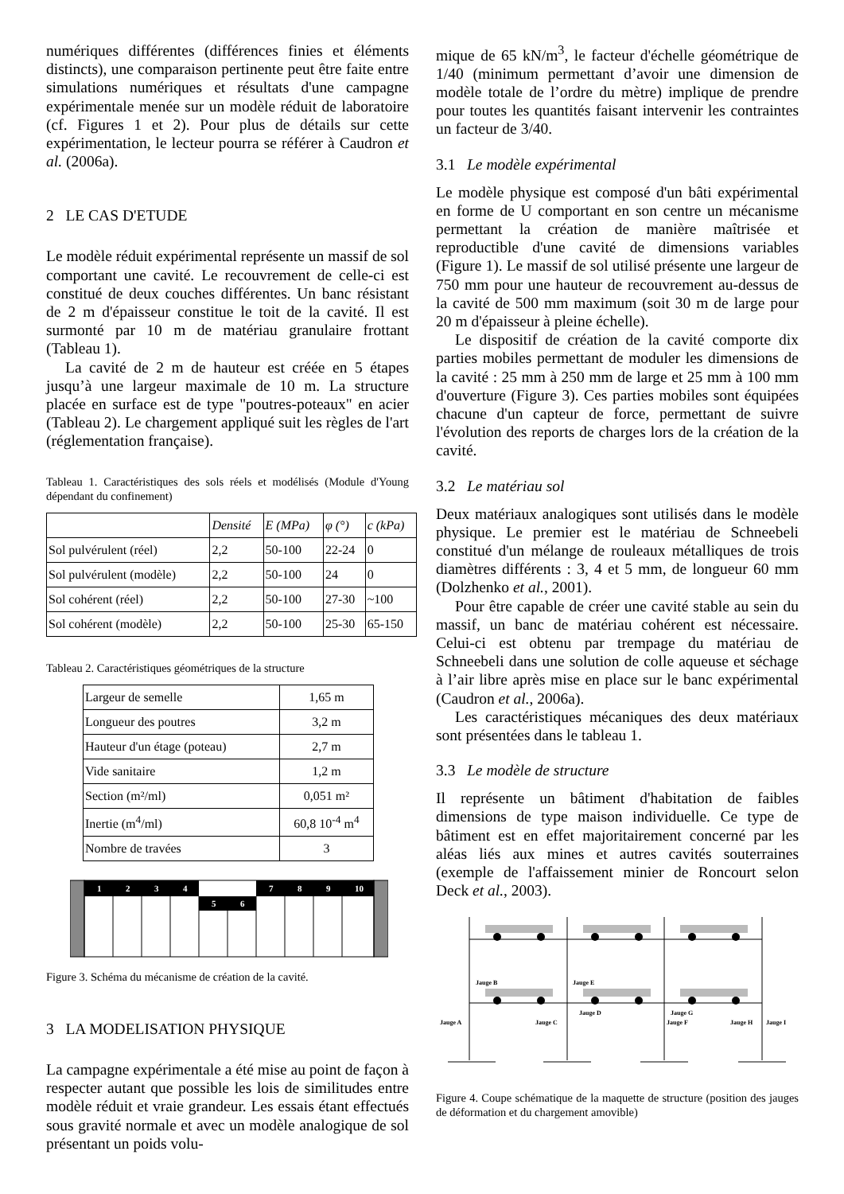numériques différentes (différences finies et éléments distincts), une comparaison pertinente peut être faite entre simulations numériques et résultats d'une campagne expérimentale menée sur un modèle réduit de laboratoire (cf. Figures 1 et 2). Pour plus de détails sur cette expérimentation, le lecteur pourra se référer à Caudron et al. (2006a).
2 LE CAS D'ETUDE
Le modèle réduit expérimental représente un massif de sol comportant une cavité. Le recouvrement de celle-ci est constitué de deux couches différentes. Un banc résistant de 2 m d'épaisseur constitue le toit de la cavité. Il est surmonté par 10 m de matériau granulaire frottant (Tableau 1).
La cavité de 2 m de hauteur est créée en 5 étapes jusqu’à une largeur maximale de 10 m. La structure placée en surface est de type "poutres-poteaux" en acier (Tableau 2). Le chargement appliqué suit les règles de l'art (réglementation française).
Tableau 1. Caractéristiques des sols réels et modélisés (Module d'Young dépendant du confinement)
| | Densité | E (MPa) | φ (°) | c (kPa) |
| --- | --- | --- | --- | --- |
| Sol pulvérulent (réel) | 2,2 | 50-100 | 22-24 | 0 |
| Sol pulvérulent (modèle) | 2,2 | 50-100 | 24 | 0 |
| Sol cohérent (réel) | 2,2 | 50-100 | 27-30 | ~100 |
| Sol cohérent (modèle) | 2,2 | 50-100 | 25-30 | 65-150 |
Tableau 2. Caractéristiques géométriques de la structure
| Largeur de semelle | 1,65 m |
| Longueur des poutres | 3,2 m |
| Hauteur d'un étage (poteau) | 2,7 m |
| Vide sanitaire | 1,2 m |
| Section (m²/ml) | 0,051 m² |
| Inertie (m<sup>4</sup>/ml) | 60,8 10<sup>-4</sup> m<sup>4</sup> |
| Nombre de travées | 3 |
1
2
3
4
5
6
7
8
9
10
Figure 3. Schéma du mécanisme de création de la cavité.
3 LA MODELISATION PHYSIQUE
La campagne expérimentale a été mise au point de façon à respecter autant que possible les lois de similitudes entre modèle réduit et vraie grandeur. Les essais étant effectués sous gravité normale et avec un modèle analogique de sol présentant un poids volu-
mique de 65 kN/m<sup>3</sup>, le facteur d'échelle géométrique de 1/40 (minimum permettant d’avoir une dimension de modèle totale de l’ordre du mètre) implique de prendre pour toutes les quantités faisant intervenir les contraintes un facteur de 3/40.
3.1 Le modèle expérimental
Le modèle physique est composé d'un bâti expérimental en forme de U comportant en son centre un mécanisme permettant la création de manière maîtrisée et reproductible d'une cavité de dimensions variables (Figure 1). Le massif de sol utilisé présente une largeur de 750 mm pour une hauteur de recouvrement au-dessus de la cavité de 500 mm maximum (soit 30 m de large pour 20 m d'épaisseur à pleine échelle).
Le dispositif de création de la cavité comporte dix parties mobiles permettant de moduler les dimensions de la cavité : 25 mm à 250 mm de large et 25 mm à 100 mm d'ouverture (Figure 3). Ces parties mobiles sont équipées chacune d'un capteur de force, permettant de suivre l'évolution des reports de charges lors de la création de la cavité.
3.2 Le matériau sol
Deux matériaux analogiques sont utilisés dans le modèle physique. Le premier est le matériau de Schneebeli constitué d'un mélange de rouleaux métalliques de trois diamètres différents : 3, 4 et 5 mm, de longueur 60 mm (Dolzhenko et al., 2001).
Pour être capable de créer une cavité stable au sein du massif, un banc de matériau cohérent est nécessaire. Celui-ci est obtenu par trempage du matériau de Schneebeli dans une solution de colle aqueuse et séchage à l’air libre après mise en place sur le banc expérimental (Caudron et al., 2006a).
Les caractéristiques mécaniques des deux matériaux sont présentées dans le tableau 1.
3.3 Le modèle de structure
Il représente un bâtiment d'habitation de faibles dimensions de type maison individuelle. Ce type de bâtiment est en effet majoritairement concerné par les aléas liés aux mines et autres cavités souterraines (exemple de l'affaissement minier de Roncourt selon Deck et al., 2003).
Jauge B
Jauge E
Jauge A
Jauge C
Jauge D
Jauge G
Jauge F
Jauge H
Jauge I
Figure 4. Coupe schématique de la maquette de structure (position des jauges de déformation et du chargement amovible)